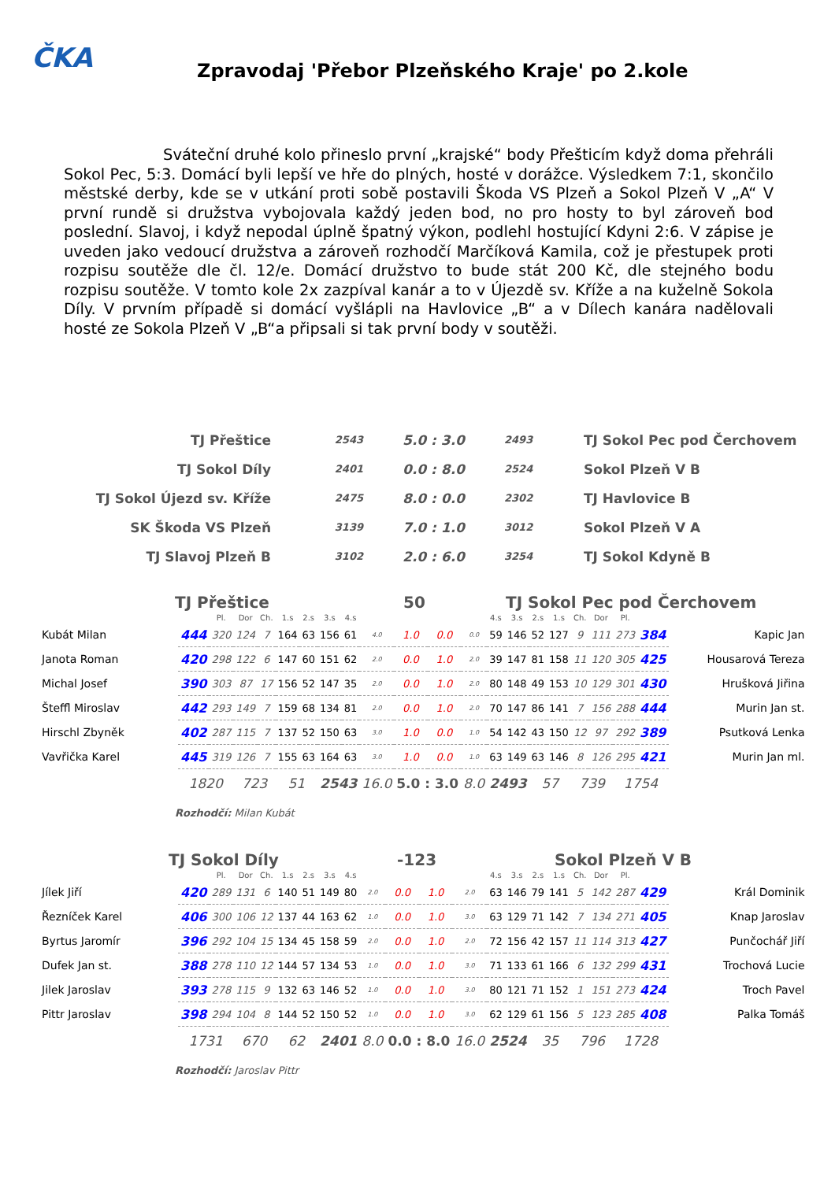ČKA
Zpravodaj 'Přebor Plzeňského Kraje' po 2.kole
Sváteční druhé kolo přineslo první „krajské“ body Přešticím když doma přehráli Sokol Pec, 5:3. Domácí byli lepší ve hře do plných, hosté v dorážce. Výsledkem 7:1, skončilo městské derby, kde se v utkání proti sobě postavili Škoda VS Plzeň a Sokol Plzeň V „A“ V první rundě si družstva vybojovala každý jeden bod, no pro hosty to byl zároveň bod poslední. Slavoj, i když nepodal úplně špatný výkon, podlehl hostující Kdyni 2:6. V zápise je uveden jako vedoucí družstva a zároveň rozhodčí Marčíková Kamila, což je přestupek proti rozpisu soutěže dle čl. 12/e. Domácí družstvo to bude stát 200 Kč, dle stejného bodu rozpisu soutěže. V tomto kole 2x zazpíval kanár a to v Újezdě sv. Kříže a na kuželně Sokola Díly. V prvním případě si domácí vyšlápli na Havlovice „B“ a v Dílech kanára nadělovali hosté ze Sokola Plzeň V „B“a připsali si tak první body v soutěži.
| TJ Přeštice | 2543 | 5.0 : 3.0 | 2493 | TJ Sokol Pec pod Čerchovem |
| TJ Sokol Díly | 2401 | 0.0 : 8.0 | 2524 | Sokol Plzeň V B |
| TJ Sokol Újezd sv. Kříže | 2475 | 8.0 : 0.0 | 2302 | TJ Havlovice B |
| SK Škoda VS Plzeň | 3139 | 7.0 : 1.0 | 3012 | Sokol Plzeň V A |
| TJ Slavoj Plzeň B | 3102 | 2.0 : 6.0 | 3254 | TJ Sokol Kdyně B |
TJ Přeštice 50 TJ Sokol Pec pod Čerchovem
| | | Pl. | Dor | Ch. | 1.s | 2.s | 3.s | 4.s | | | | | 4.s | 3.s | 2.s | 1.s | Ch. | Dor | Pl. | | |
| Kubát Milan | 444 | 320 | 124 | 7 | 164 | 63 | 156 | 61 | 4.0 | 1.0 | 0.0 | 0.0 | 59 | 146 | 52 | 127 | 9 | 111 | 273 | 384 | Kapic Jan |
| Janota Roman | 420 | 298 | 122 | 6 | 147 | 60 | 151 | 62 | 2.0 | 0.0 | 1.0 | 2.0 | 39 | 147 | 81 | 158 | 11 | 120 | 305 | 425 | Housarová Tereza |
| Michal Josef | 390 | 303 | 87 | 17 | 156 | 52 | 147 | 35 | 2.0 | 0.0 | 1.0 | 2.0 | 80 | 148 | 49 | 153 | 10 | 129 | 301 | 430 | Hrušková Jiřina |
| Šteffl Miroslav | 442 | 293 | 149 | 7 | 159 | 68 | 134 | 81 | 2.0 | 0.0 | 1.0 | 2.0 | 70 | 147 | 86 | 141 | 7 | 156 | 288 | 444 | Murin Jan st. |
| Hirschl Zbyněk | 402 | 287 | 115 | 7 | 137 | 52 | 150 | 63 | 3.0 | 1.0 | 0.0 | 1.0 | 54 | 142 | 43 | 150 | 12 | 97 | 292 | 389 | Psutková Lenka |
| Vavřička Karel | 445 | 319 | 126 | 7 | 155 | 63 | 164 | 63 | 3.0 | 1.0 | 0.0 | 1.0 | 63 | 149 | 63 | 146 | 8 | 126 | 295 | 421 | Murin Jan ml. |
| | 1820 | | 723 | | 51 | | 2543 | | 16.0 | 5.0 : 3.0 | | 8.0 | 2493 | | 57 | | 739 | | 1754 | | |
Rozhodčí: Milan Kubát
TJ Sokol Díly -123 Sokol Plzeň V B
| | | Pl. | Dor | Ch. | 1.s | 2.s | 3.s | 4.s | | | | | 4.s | 3.s | 2.s | 1.s | Ch. | Dor | Pl. | | |
| Jílek Jiří | 420 | 289 | 131 | 6 | 140 | 51 | 149 | 80 | 2.0 | 0.0 | 1.0 | 2.0 | 63 | 146 | 79 | 141 | 5 | 142 | 287 | 429 | Král Dominik |
| Řezníček Karel | 406 | 300 | 106 | 12 | 137 | 44 | 163 | 62 | 1.0 | 0.0 | 1.0 | 3.0 | 63 | 129 | 71 | 142 | 7 | 134 | 271 | 405 | Knap Jaroslav |
| Byrtus Jaromír | 396 | 292 | 104 | 15 | 134 | 45 | 158 | 59 | 2.0 | 0.0 | 1.0 | 2.0 | 72 | 156 | 42 | 157 | 11 | 114 | 313 | 427 | Punčochář Jiří |
| Dufek Jan st. | 388 | 278 | 110 | 12 | 144 | 57 | 134 | 53 | 1.0 | 0.0 | 1.0 | 3.0 | 71 | 133 | 61 | 166 | 6 | 132 | 299 | 431 | Trochová Lucie |
| Jilek Jaroslav | 393 | 278 | 115 | 9 | 132 | 63 | 146 | 52 | 1.0 | 0.0 | 1.0 | 3.0 | 80 | 121 | 71 | 152 | 1 | 151 | 273 | 424 | Troch Pavel |
| Pittr Jaroslav | 398 | 294 | 104 | 8 | 144 | 52 | 150 | 52 | 1.0 | 0.0 | 1.0 | 3.0 | 62 | 129 | 61 | 156 | 5 | 123 | 285 | 408 | Palka Tomáš |
| | 1731 | | 670 | | 62 | | 2401 | | 8.0 | 0.0 : 8.0 | | 16.0 | 2524 | | 35 | | 796 | | 1728 | | |
Rozhodčí: Jaroslav Pittr